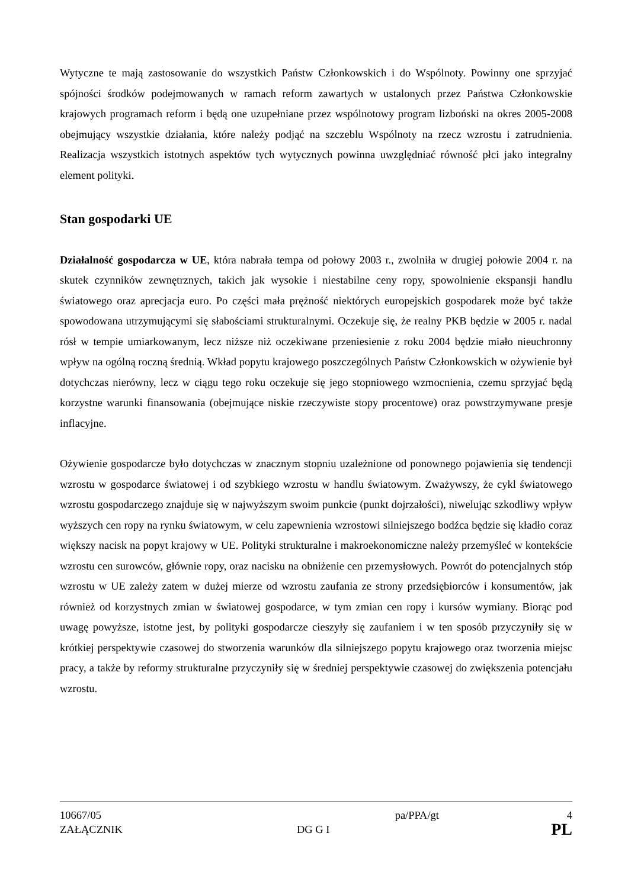Wytyczne te mają zastosowanie do wszystkich Państw Członkowskich i do Wspólnoty. Powinny one sprzyjać spójności środków podejmowanych w ramach reform zawartych w ustalonych przez Państwa Członkowskie krajowych programach reform i będą one uzupełniane przez wspólnotowy program lizboński na okres 2005-2008 obejmujący wszystkie działania, które należy podjąć na szczeblu Wspólnoty na rzecz wzrostu i zatrudnienia. Realizacja wszystkich istotnych aspektów tych wytycznych powinna uwzględniać równość płci jako integralny element polityki.
Stan gospodarki UE
Działalność gospodarcza w UE, która nabrała tempa od połowy 2003 r., zwolniła w drugiej połowie 2004 r. na skutek czynników zewnętrznych, takich jak wysokie i niestabilne ceny ropy, spowolnienie ekspansji handlu światowego oraz aprecjacja euro. Po części mała prężność niektórych europejskich gospodarek może być także spowodowana utrzymującymi się słabościami strukturalnymi. Oczekuje się, że realny PKB będzie w 2005 r. nadal rósł w tempie umiarkowanym, lecz niższe niż oczekiwane przeniesienie z roku 2004 będzie miało nieuchronny wpływ na ogólną roczną średnią. Wkład popytu krajowego poszczególnych Państw Członkowskich w ożywienie był dotychczas nierówny, lecz w ciągu tego roku oczekuje się jego stopniowego wzmocnienia, czemu sprzyjać będą korzystne warunki finansowania (obejmujące niskie rzeczywiste stopy procentowe) oraz powstrzymywane presje inflacyjne.
Ożywienie gospodarcze było dotychczas w znacznym stopniu uzależnione od ponownego pojawienia się tendencji wzrostu w gospodarce światowej i od szybkiego wzrostu w handlu światowym. Zważywszy, że cykl światowego wzrostu gospodarczego znajduje się w najwyższym swoim punkcie (punkt dojrzałości), niwelując szkodliwy wpływ wyższych cen ropy na rynku światowym, w celu zapewnienia wzrostowi silniejszego bodźca będzie się kładło coraz większy nacisk na popyt krajowy w UE. Polityki strukturalne i makroekonomiczne należy przemyśleć w kontekście wzrostu cen surowców, głównie ropy, oraz nacisku na obniżenie cen przemysłowych. Powrót do potencjalnych stóp wzrostu w UE zależy zatem w dużej mierze od wzrostu zaufania ze strony przedsiębiorców i konsumentów, jak również od korzystnych zmian w światowej gospodarce, w tym zmian cen ropy i kursów wymiany. Biorąc pod uwagę powyższe, istotne jest, by polityki gospodarcze cieszyły się zaufaniem i w ten sposób przyczyniły się w krótkiej perspektywie czasowej do stworzenia warunków dla silniejszego popytu krajowego oraz tworzenia miejsc pracy, a także by reformy strukturalne przyczyniły się w średniej perspektywie czasowej do zwiększenia potencjału wzrostu.
10667/05 pa/PPA/gt 4
ZAŁĄCZNIK DG G I PL